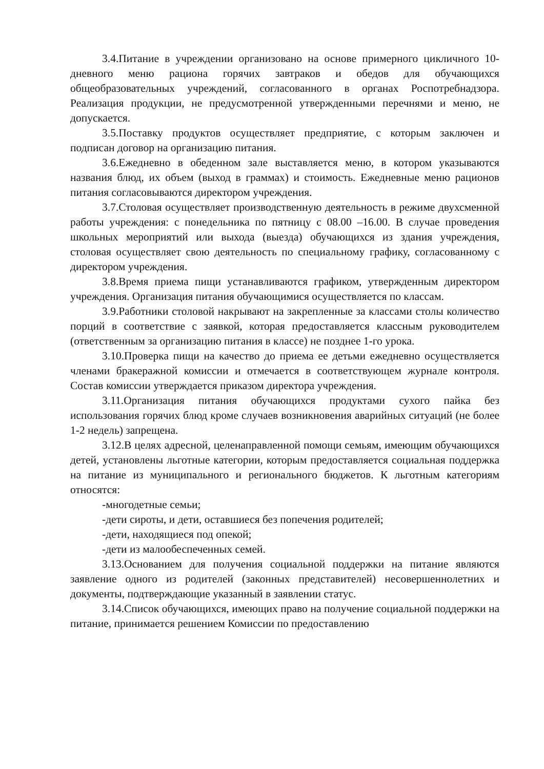3.4.Питание в учреждении организовано на основе примерного цикличного 10-дневного меню рациона горячих завтраков и обедов для обучающихся общеобразовательных учреждений, согласованного в органах Роспотребнадзора. Реализация продукции, не предусмотренной утвержденными перечнями и меню, не допускается.
3.5.Поставку продуктов осуществляет предприятие, с которым заключен и подписан договор на организацию питания.
3.6.Ежедневно в обеденном зале выставляется меню, в котором указываются названия блюд, их объем (выход в граммах) и стоимость. Ежедневные меню рационов питания согласовываются директором учреждения.
3.7.Столовая осуществляет производственную деятельность в режиме двухсменной работы учреждения: с понедельника по пятницу с 08.00 –16.00. В случае проведения школьных мероприятий или выхода (выезда) обучающихся из здания учреждения, столовая осуществляет свою деятельность по специальному графику, согласованному с директором учреждения.
3.8.Время приема пищи устанавливаются графиком, утвержденным директором учреждения. Организация питания обучающимися осуществляется по классам.
3.9.Работники столовой накрывают на закрепленные за классами столы количество порций в соответствие с заявкой, которая предоставляется классным руководителем (ответственным за организацию питания в классе) не позднее 1-го урока.
3.10.Проверка пищи на качество до приема ее детьми ежедневно осуществляется членами бракеражной комиссии и отмечается в соответствующем журнале контроля. Состав комиссии утверждается приказом директора учреждения.
3.11.Организация питания обучающихся продуктами сухого пайка без использования горячих блюд кроме случаев возникновения аварийных ситуаций (не более 1-2 недель) запрещена.
3.12.В целях адресной, целенаправленной помощи семьям, имеющим обучающихся детей, установлены льготные категории, которым предоставляется социальная поддержка на питание из муниципального и регионального бюджетов. К льготным категориям относятся:
-многодетные семьи;
-дети сироты, и дети, оставшиеся без попечения родителей;
-дети, находящиеся под опекой;
-дети из малообеспеченных семей.
3.13.Основанием для получения социальной поддержки на питание являются заявление одного из родителей (законных представителей) несовершеннолетних и документы, подтверждающие указанный в заявлении статус.
3.14.Список обучающихся, имеющих право на получение социальной поддержки на питание, принимается решением Комиссии по предоставлению